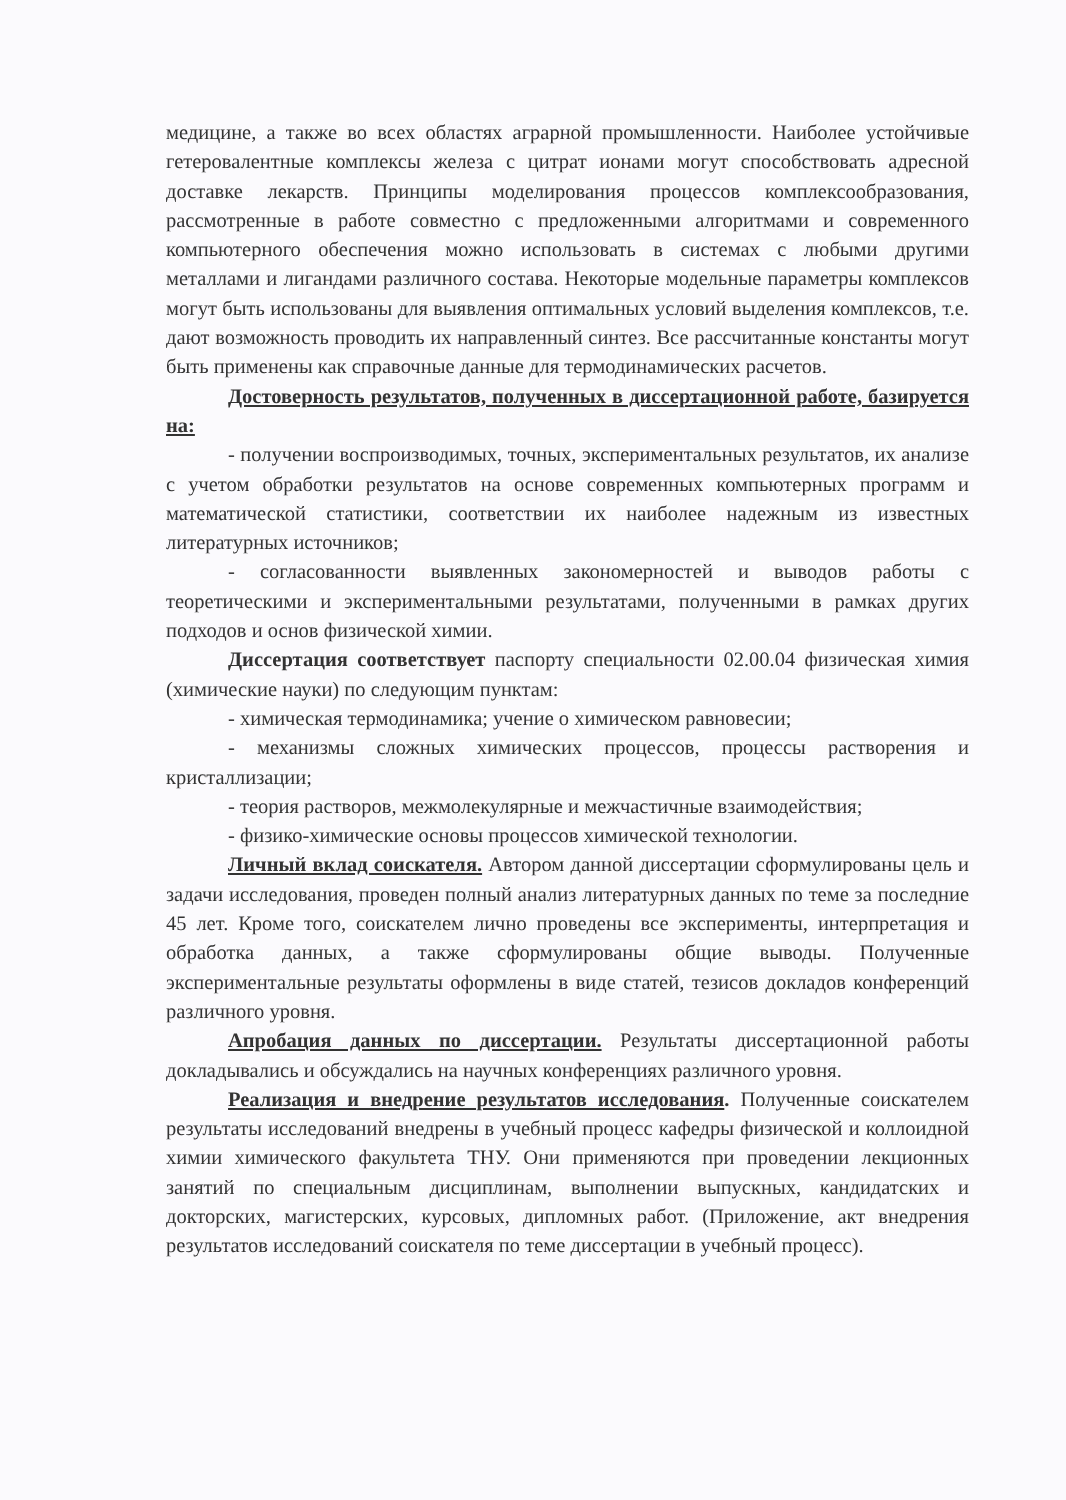медицине, а также во всех областях аграрной промышленности. Наиболее устойчивые гетеровалентные комплексы железа с цитрат ионами могут способствовать адресной доставке лекарств. Принципы моделирования процессов комплексообразования, рассмотренные в работе совместно с предложенными алгоритмами и современного компьютерного обеспечения можно использовать в системах с любыми другими металлами и лигандами различного состава. Некоторые модельные параметры комплексов могут быть использованы для выявления оптимальных условий выделения комплексов, т.е. дают возможность проводить их направленный синтез. Все рассчитанные константы могут быть применены как справочные данные для термодинамических расчетов.
Достоверность результатов, полученных в диссертационной работе, базируется на:
- получении воспроизводимых, точных, экспериментальных результатов, их анализе с учетом обработки результатов на основе современных компьютерных программ и математической статистики, соответствии их наиболее надежным из известных литературных источников;
- согласованности выявленных закономерностей и выводов работы с теоретическими и экспериментальными результатами, полученными в рамках других подходов и основ физической химии.
Диссертация соответствует паспорту специальности 02.00.04 физическая химия (химические науки) по следующим пунктам:
- химическая термодинамика; учение о химическом равновесии;
- механизмы сложных химических процессов, процессы растворения и кристаллизации;
- теория растворов, межмолекулярные и межчастичные взаимодействия;
- физико-химические основы процессов химической технологии.
Личный вклад соискателя. Автором данной диссертации сформулированы цель и задачи исследования, проведен полный анализ литературных данных по теме за последние 45 лет. Кроме того, соискателем лично проведены все эксперименты, интерпретация и обработка данных, а также сформулированы общие выводы. Полученные экспериментальные результаты оформлены в виде статей, тезисов докладов конференций различного уровня.
Апробация данных по диссертации. Результаты диссертационной работы докладывались и обсуждались на научных конференциях различного уровня.
Реализация и внедрение результатов исследования. Полученные соискателем результаты исследований внедрены в учебный процесс кафедры физической и коллоидной химии химического факультета ТНУ. Они применяются при проведении лекционных занятий по специальным дисциплинам, выполнении выпускных, кандидатских и докторских, магистерских, курсовых, дипломных работ. (Приложение, акт внедрения результатов исследований соискателя по теме диссертации в учебный процесс).